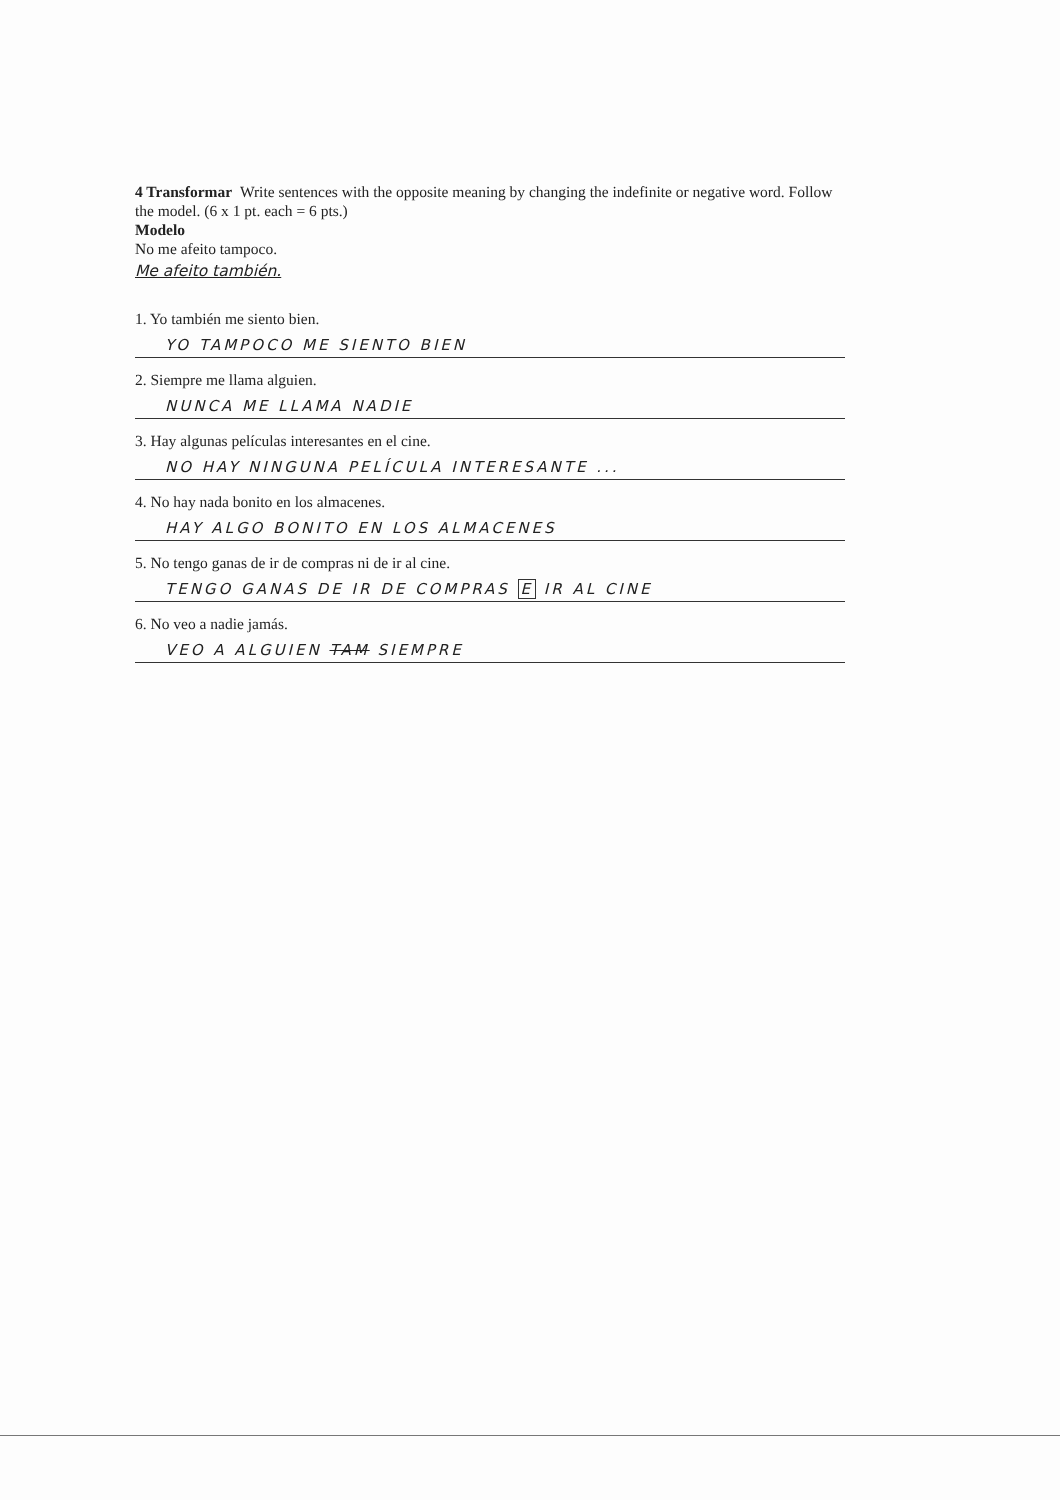4 Transformar Write sentences with the opposite meaning by changing the indefinite or negative word. Follow the model. (6 x 1 pt. each = 6 pts.)
Modelo
No me afeito tampoco.
Me afeito también.
1. Yo también me siento bien.
YO TAMPOCO ME SIENTO BIEN
2. Siempre me llama alguien.
NUNCA ME LLAMA NADIE
3. Hay algunas películas interesantes en el cine.
NO HAY NINGUNA PELÍCULA INTERESANTE ...
4. No hay nada bonito en los almacenes.
HAY ALGO BONITO EN LOS ALMACENES
5. No tengo ganas de ir de compras ni de ir al cine.
TENGO GANAS DE IR DE COMPRAS E IR AL CINE
6. No veo a nadie jamás.
VEO A ALGUIEN TAM SIEMPRE